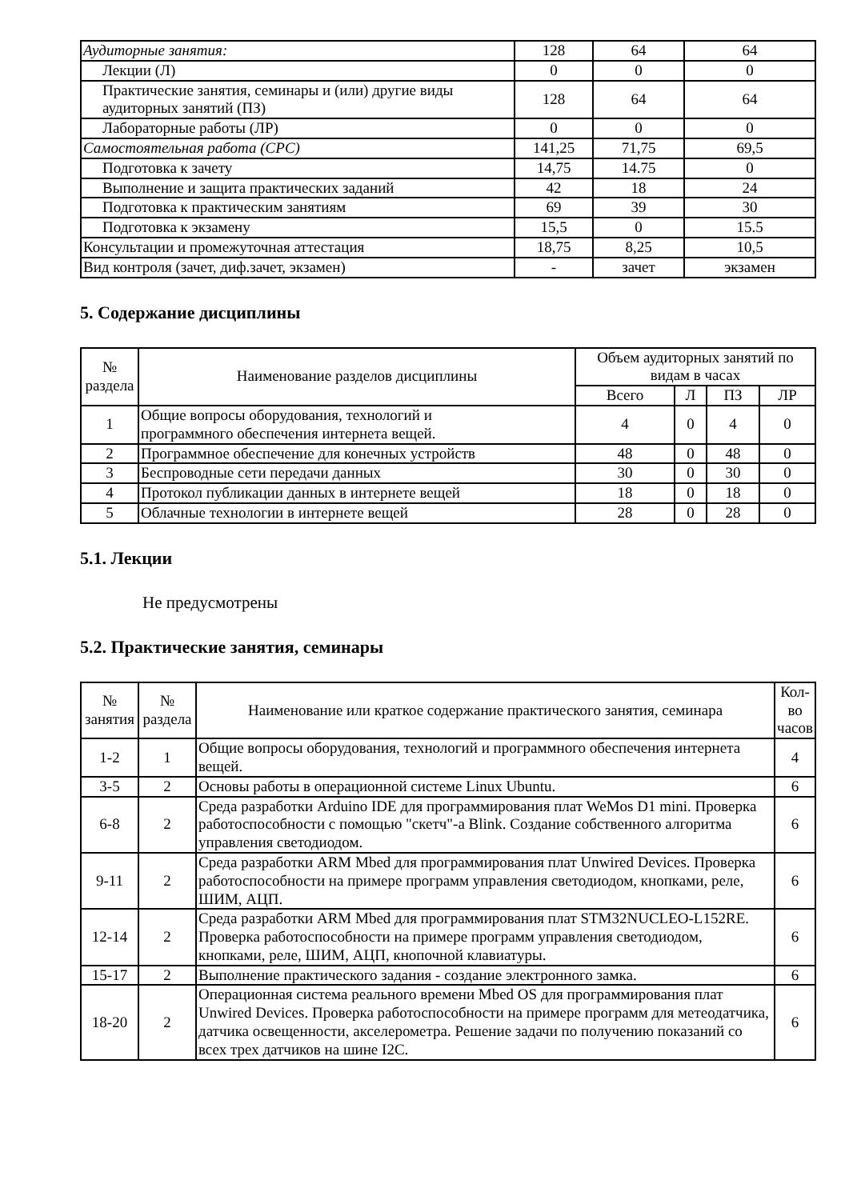| Аудиторные занятия: | 128 | 64 | 64 |
| Лекции (Л) | 0 | 0 | 0 |
| Практические занятия, семинары и (или) другие виды аудиторных занятий (ПЗ) | 128 | 64 | 64 |
| Лабораторные работы (ЛР) | 0 | 0 | 0 |
| Самостоятельная работа (СРС) | 141,25 | 71,75 | 69,5 |
| Подготовка к зачету | 14,75 | 14.75 | 0 |
| Выполнение и защита практических заданий | 42 | 18 | 24 |
| Подготовка к практическим занятиям | 69 | 39 | 30 |
| Подготовка к экзамену | 15,5 | 0 | 15.5 |
| Консультации и промежуточная аттестация | 18,75 | 8,25 | 10,5 |
| Вид контроля (зачет, диф.зачет, экзамен) | - | зачет | экзамен |
5. Содержание дисциплины
| № раздела | Наименование разделов дисциплины | Объем аудиторных занятий по видам в часах | | | |
| --- | --- | --- | --- | --- | --- |
| | | Всего | Л | ПЗ | ЛР |
| 1 | Общие вопросы оборудования, технологий и программного обеспечения интернета вещей. | 4 | 0 | 4 | 0 |
| 2 | Программное обеспечение для конечных устройств | 48 | 0 | 48 | 0 |
| 3 | Беспроводные сети передачи данных | 30 | 0 | 30 | 0 |
| 4 | Протокол публикации данных в интернете вещей | 18 | 0 | 18 | 0 |
| 5 | Облачные технологии в интернете вещей | 28 | 0 | 28 | 0 |
5.1. Лекции
Не предусмотрены
5.2. Практические занятия, семинары
| № занятия | № раздела | Наименование или краткое содержание практического занятия, семинара | Кол- во часов |
| --- | --- | --- | --- |
| 1-2 | 1 | Общие вопросы оборудования, технологий и программного обеспечения интернета вещей. | 4 |
| 3-5 | 2 | Основы работы в операционной системе Linux Ubuntu. | 6 |
| 6-8 | 2 | Среда разработки Arduino IDE для программирования плат WeMos D1 mini. Проверка работоспособности с помощью "скетч"-а Blink. Создание собственного алгоритма управления светодиодом. | 6 |
| 9-11 | 2 | Среда разработки ARM Mbed для программирования плат Unwired Devices. Проверка работоспособности на примере программ управления светодиодом, кнопками, реле, ШИМ, АЦП. | 6 |
| 12-14 | 2 | Среда разработки ARM Mbed для программирования плат STM32NUCLEO-L152RE. Проверка работоспособности на примере программ управления светодиодом, кнопками, реле, ШИМ, АЦП, кнопочной клавиатуры. | 6 |
| 15-17 | 2 | Выполнение практического задания - создание электронного замка. | 6 |
| 18-20 | 2 | Операционная система реального времени Mbed OS для программирования плат Unwired Devices. Проверка работоспособности на примере программ для метеодатчика, датчика освещенности, акселерометра. Решение задачи по получению показаний со всех трех датчиков на шине I2C. | 6 |